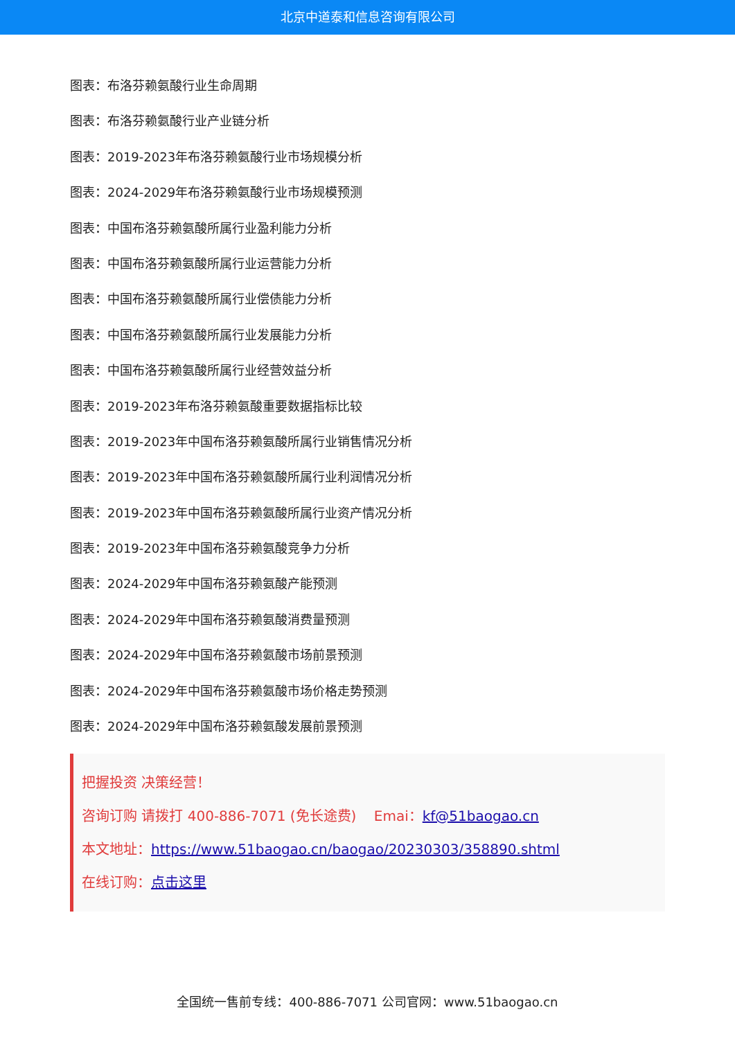北京中道泰和信息咨询有限公司
图表：布洛芬赖氨酸行业生命周期
图表：布洛芬赖氨酸行业产业链分析
图表：2019-2023年布洛芬赖氨酸行业市场规模分析
图表：2024-2029年布洛芬赖氨酸行业市场规模预测
图表：中国布洛芬赖氨酸所属行业盈利能力分析
图表：中国布洛芬赖氨酸所属行业运营能力分析
图表：中国布洛芬赖氨酸所属行业偿债能力分析
图表：中国布洛芬赖氨酸所属行业发展能力分析
图表：中国布洛芬赖氨酸所属行业经营效益分析
图表：2019-2023年布洛芬赖氨酸重要数据指标比较
图表：2019-2023年中国布洛芬赖氨酸所属行业销售情况分析
图表：2019-2023年中国布洛芬赖氨酸所属行业利润情况分析
图表：2019-2023年中国布洛芬赖氨酸所属行业资产情况分析
图表：2019-2023年中国布洛芬赖氨酸竞争力分析
图表：2024-2029年中国布洛芬赖氨酸产能预测
图表：2024-2029年中国布洛芬赖氨酸消费量预测
图表：2024-2029年中国布洛芬赖氨酸市场前景预测
图表：2024-2029年中国布洛芬赖氨酸市场价格走势预测
图表：2024-2029年中国布洛芬赖氨酸发展前景预测
把握投资 决策经营！
咨询订购 请拨打 400-886-7071 (免长途费) Emai：kf@51baogao.cn
本文地址：https://www.51baogao.cn/baogao/20230303/358890.shtml
在线订购：点击这里
全国统一售前专线：400-886-7071 公司官网：www.51baogao.cn